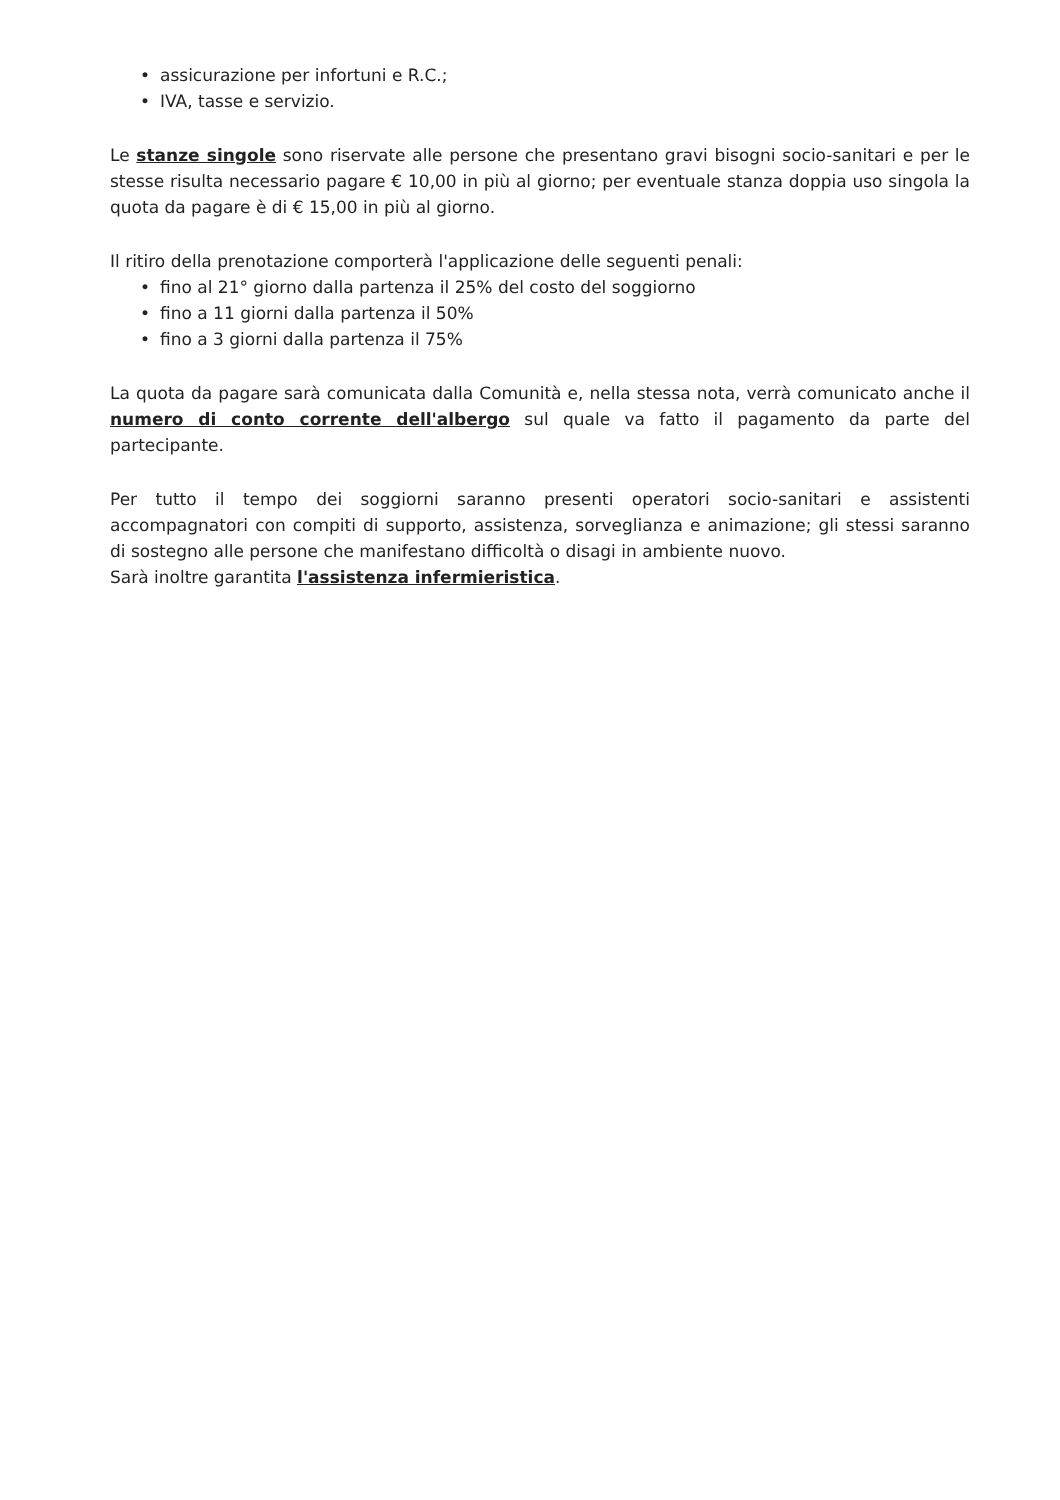• assicurazione per infortuni e R.C.;
• IVA, tasse e servizio.
Le stanze singole sono riservate alle persone che presentano gravi bisogni socio-sanitari e per le stesse risulta necessario pagare € 10,00 in più al giorno; per eventuale stanza doppia uso singola la quota da pagare è di € 15,00 in più al giorno.
Il ritiro della prenotazione comporterà l'applicazione delle seguenti penali:
• fino al 21° giorno dalla partenza il 25% del costo del soggiorno
• fino a 11 giorni dalla partenza il 50%
• fino a 3 giorni dalla partenza il 75%
La quota da pagare sarà comunicata dalla Comunità e, nella stessa nota, verrà comunicato anche il numero di conto corrente dell'albergo sul quale va fatto il pagamento da parte del partecipante.
Per tutto il tempo dei soggiorni saranno presenti operatori socio-sanitari e assistenti accompagnatori con compiti di supporto, assistenza, sorveglianza e animazione; gli stessi saranno di sostegno alle persone che manifestano difficoltà o disagi in ambiente nuovo.
Sarà inoltre garantita l'assistenza infermieristica.